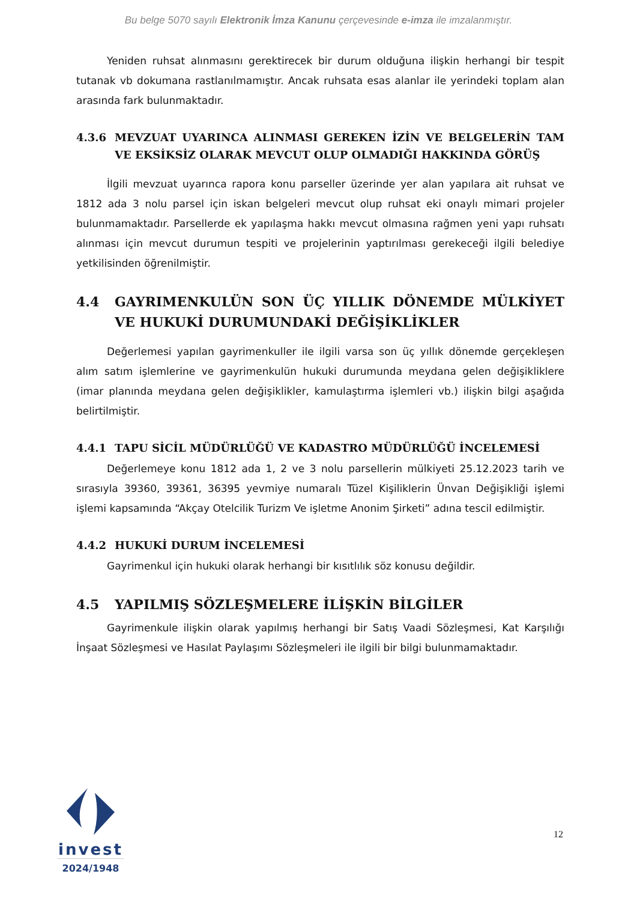Bu belge 5070 sayılı Elektronik İmza Kanunu çerçevesinde e-imza ile imzalanmıştır.
Yeniden ruhsat alınmasını gerektirecek bir durum olduğuna ilişkin herhangi bir tespit tutanak vb dokumana rastlanılmamıştır. Ancak ruhsata esas alanlar ile yerindeki toplam alan arasında fark bulunmaktadır.
4.3.6 MEVZUAT UYARINCA ALINMASI GEREKEN İZİN VE BELGELERİN TAM VE EKSİKSİZ OLARAK MEVCUT OLUP OLMADIĞI HAKKINDA GÖRÜŞ
İlgili mevzuat uyarınca rapora konu parseller üzerinde yer alan yapılara ait ruhsat ve 1812 ada 3 nolu parsel için iskan belgeleri mevcut olup ruhsat eki onaylı mimari projeler bulunmamaktadır. Parsellerde ek yapılaşma hakkı mevcut olmasına rağmen yeni yapı ruhsatı alınması için mevcut durumun tespiti ve projelerinin yaptırılması gerekeceği ilgili belediye yetkilisinden öğrenilmiştir.
4.4 GAYRIMENKULÜN SON ÜÇ YILLIK DÖNEMDE MÜLKİYET VE HUKUKİ DURUMUNDAKİ DEĞİŞİKLİKLER
Değerlemesi yapılan gayrimenkuller ile ilgili varsa son üç yıllık dönemde gerçekleşen alım satım işlemlerine ve gayrimenkulün hukuki durumunda meydana gelen değişikliklere (imar planında meydana gelen değişiklikler, kamulaştırma işlemleri vb.) ilişkin bilgi aşağıda belirtilmiştir.
4.4.1 TAPU SİCİL MÜDÜRLÜĞÜ VE KADASTRO MÜDÜRLÜĞÜ İNCELEMESİ
Değerlemeye konu 1812 ada 1, 2 ve 3 nolu parsellerin mülkiyeti 25.12.2023 tarih ve sırasıyla 39360, 39361, 36395 yevmiye numaralı Tüzel Kişiliklerin Ünvan Değişikliği işlemi işlemi kapsamında “Akçay Otelcilik Turizm Ve işletme Anonim Şirketi” adına tescil edilmiştir.
4.4.2 HUKUKİ DURUM İNCELEMESİ
Gayrimenkul için hukuki olarak herhangi bir kısıtlılık söz konusu değildir.
4.5 YAPILMIŞ SÖZLEŞMELERE İLİŞKİN BİLGİLER
Gayrimenkule ilişkin olarak yapılmış herhangi bir Satış Vaadi Sözleşmesi, Kat Karşılığı İnşaat Sözleşmesi ve Hasılat Paylaşımı Sözleşmeleri ile ilgili bir bilgi bulunmamaktadır.
invest
2024/1948
12